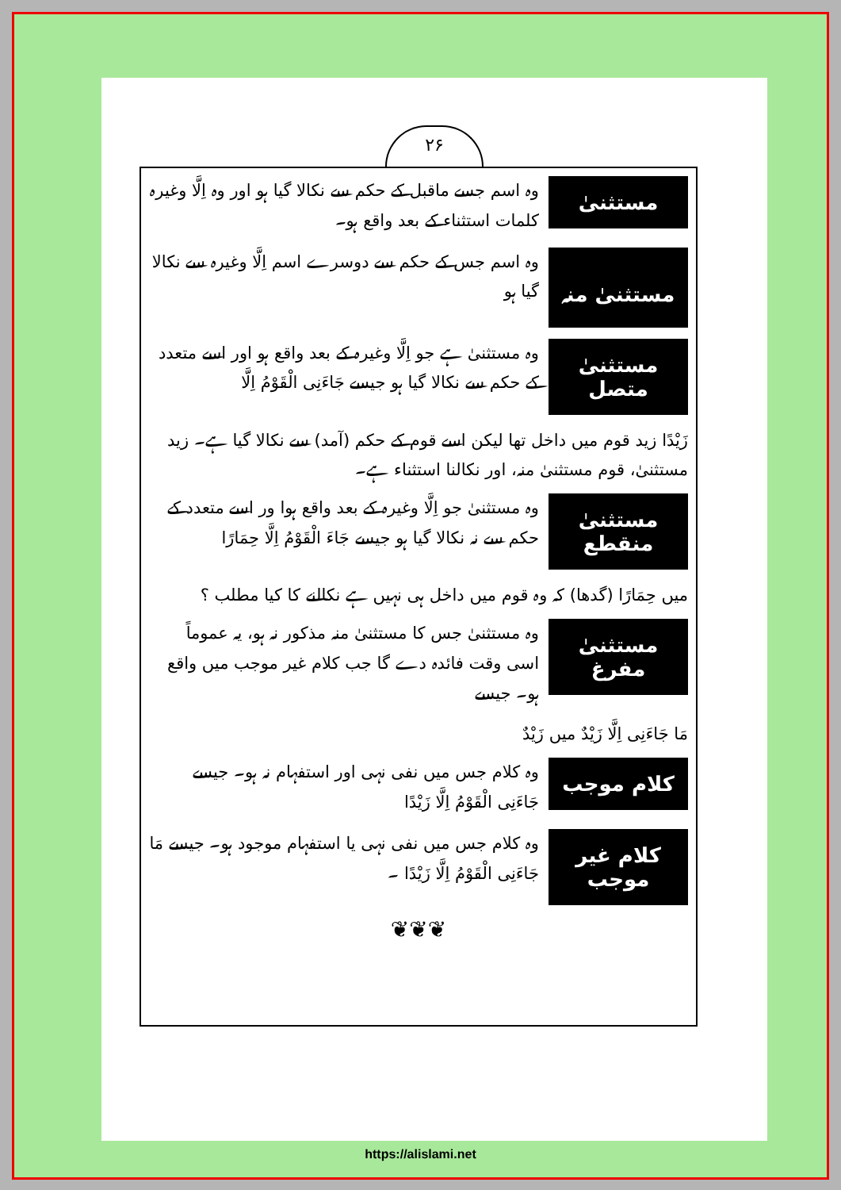۲۶
مستثنیٰ
وہ اسم جسے ماقبل کے حکم سے نکالا گیا ہو اور وہ اِلَّا وغیرہ کلمات استثناء کے بعد واقع ہو۔
مستثنیٰ منہ
وہ اسم جس کے حکم سے دوسرے اسم اِلَّا وغیرہ سے نکالا گیا ہو
مستثنیٰ متصل
وہ مستثنیٰ ہے جو اِلَّا وغیرہ کے بعد واقع ہو اور اسے متعدد کے حکم سے نکالا گیا ہو جیسے جَاءَنِی الْقَوْمُ اِلَّا
زَیْدًا زید قوم میں داخل تھا لیکن اسے قوم کے حکم (آمد) سے نکالا گیا ہے۔ زید مستثنیٰ، قوم مستثنیٰ منہ، اور نکالنا استثناء ہے۔
مستثنیٰ منقطع
وہ مستثنیٰ جو اِلَّا وغیرہ کے بعد واقع ہوا ور اسے متعدد کے حکم سے نہ نکالا گیا ہو جیسے جَاءَ الْقَوْمُ اِلَّا حِمَارًا
میں حِمَارًا (گدھا) کہ وہ قوم میں داخل ہی نہیں ہے نکالنے کا کیا مطلب ؟
مستثنیٰ مفرغ
وہ مستثنیٰ جس کا مستثنیٰ منہ مذکور نہ ہو، یہ عموماً اسی وقت فائدہ دے گا جب کلام غیر موجب میں واقع ہو۔ جیسے
مَا جَاءَنِی اِلَّا زَیْدٌ میں زَیْدٌ
کلام موجب
وہ کلام جس میں نفی نہی اور استفہام نہ ہو۔ جیسے جَاءَنِی الْقَوْمُ اِلَّا زَیْدًا
کلام غیر موجب
وہ کلام جس میں نفی نہی یا استفہام موجود ہو۔ جیسے مَا جَاءَنِی الْقَوْمُ اِلَّا زَیْدًا ۔
❦❦❦
https://alislami.net